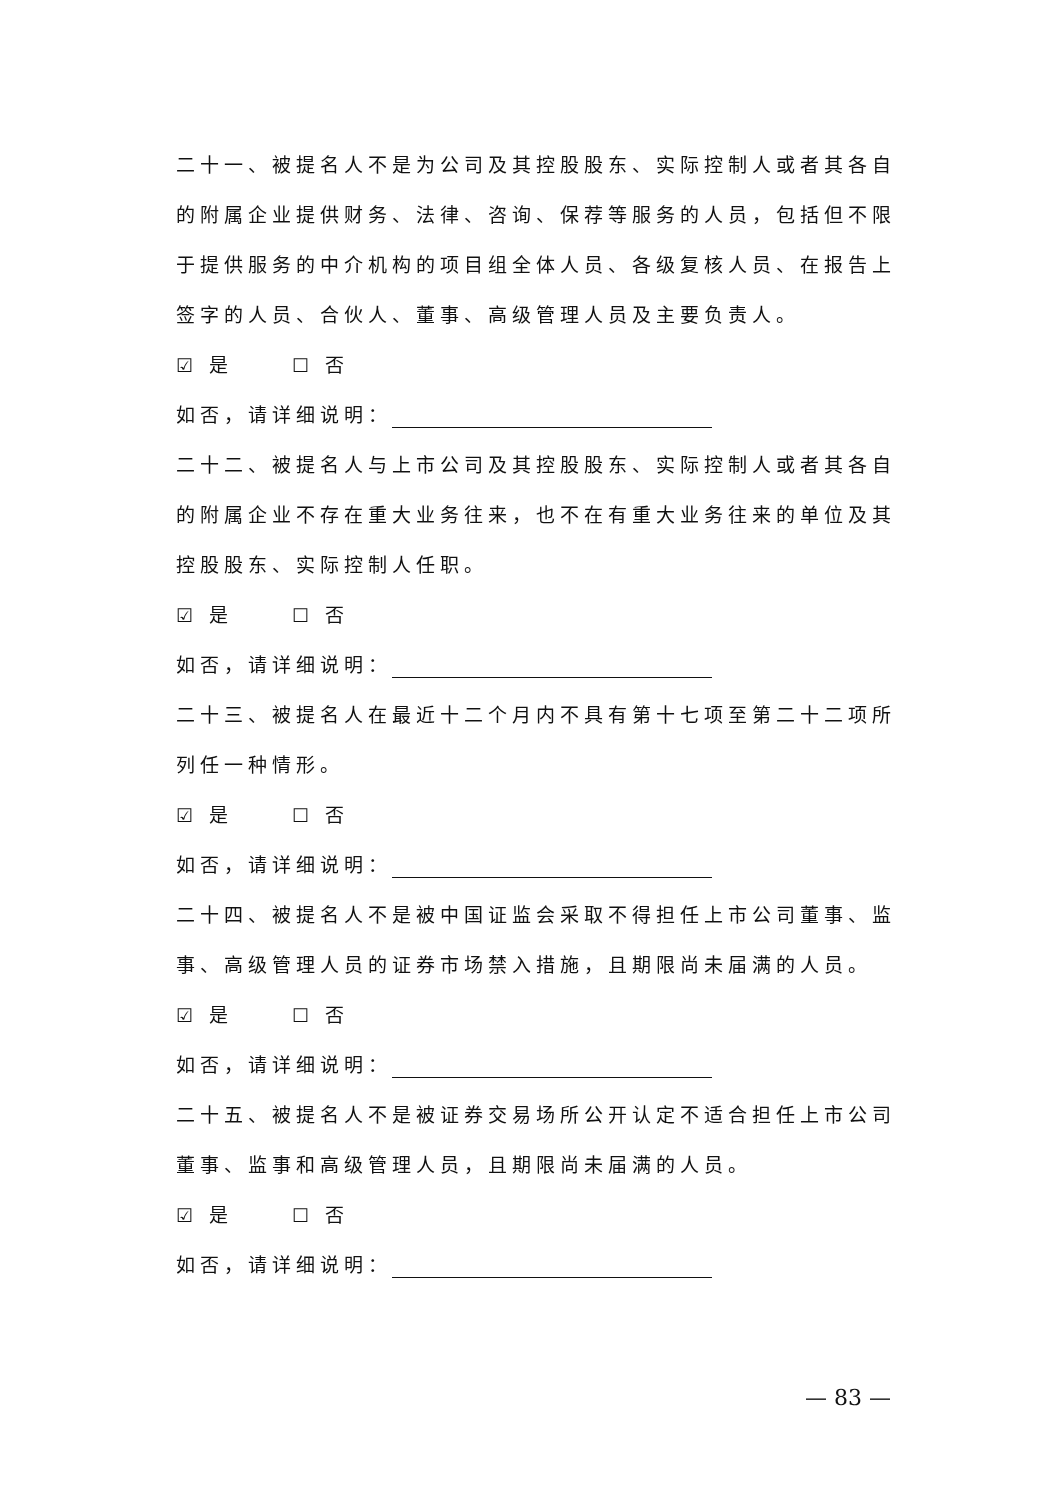二十一、被提名人不是为公司及其控股股东、实际控制人或者其各自的附属企业提供财务、法律、咨询、保荐等服务的人员，包括但不限于提供服务的中介机构的项目组全体人员、各级复核人员、在报告上签字的人员、合伙人、董事、高级管理人员及主要负责人。
☑ 是　　 ☐ 否
如否，请详细说明：
二十二、被提名人与上市公司及其控股股东、实际控制人或者其各自的附属企业不存在重大业务往来，也不在有重大业务往来的单位及其控股股东、实际控制人任职。
☑ 是　　 ☐ 否
如否，请详细说明：
二十三、被提名人在最近十二个月内不具有第十七项至第二十二项所列任一种情形。
☑ 是　　 ☐ 否
如否，请详细说明：
二十四、被提名人不是被中国证监会采取不得担任上市公司董事、监事、高级管理人员的证券市场禁入措施，且期限尚未届满的人员。
☑ 是　　 ☐ 否
如否，请详细说明：
二十五、被提名人不是被证券交易场所公开认定不适合担任上市公司董事、监事和高级管理人员，且期限尚未届满的人员。
☑ 是　　 ☐ 否
如否，请详细说明：
— 83 —